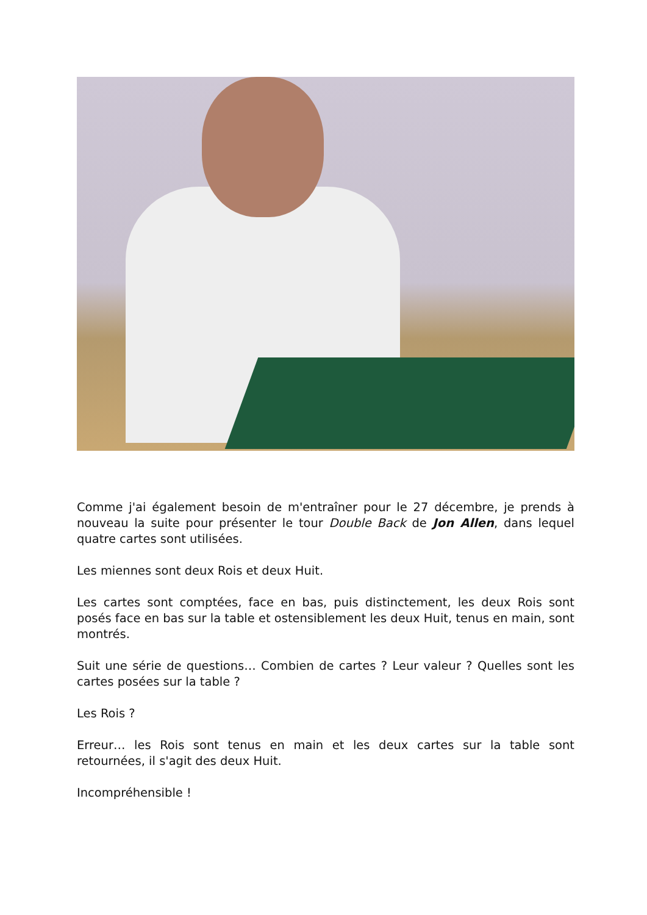Comme j'ai également besoin de m'entraîner pour le 27 décembre, je prends à nouveau la suite pour présenter le tour Double Back de Jon Allen, dans lequel quatre cartes sont utilisées.
Les miennes sont deux Rois et deux Huit.
Les cartes sont comptées, face en bas, puis distinctement, les deux Rois sont posés face en bas sur la table et ostensiblement les deux Huit, tenus en main, sont montrés.
Suit une série de questions… Combien de cartes ? Leur valeur ? Quelles sont les cartes posées sur la table ?
Les Rois ?
Erreur… les Rois sont tenus en main et les deux cartes sur la table sont retournées, il s'agit des deux Huit.
Incompréhensible !